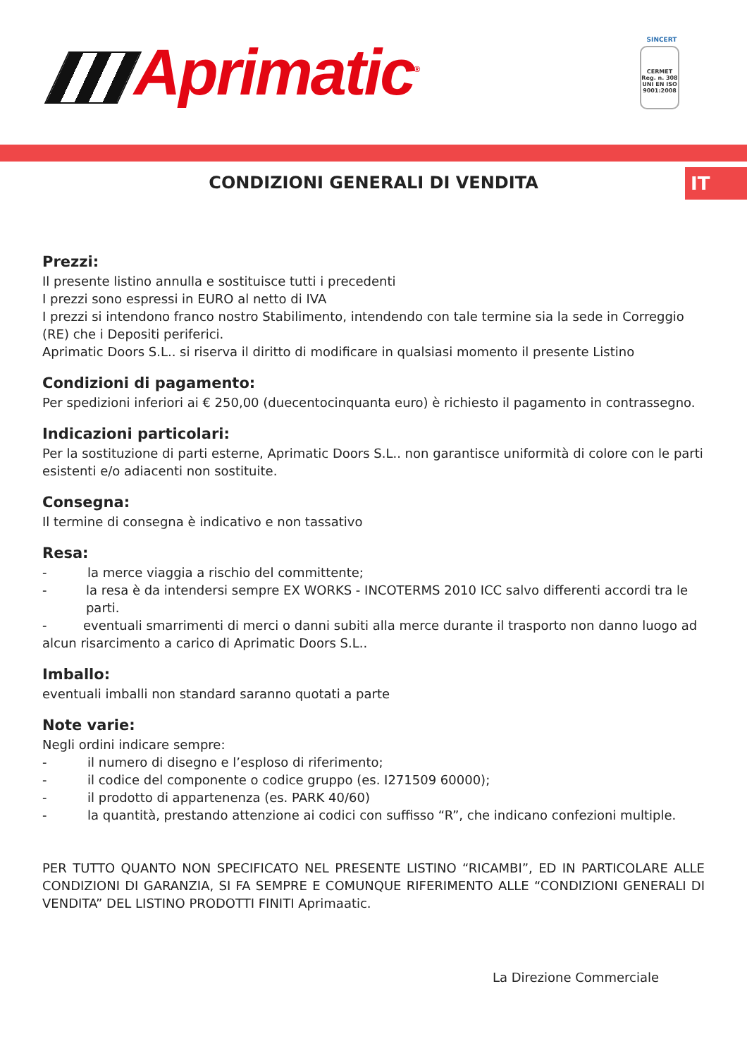Aprimatic<sup>®</sup>
SINCERT
CERMET
Reg. n. 308
UNI EN ISO 9001:2008
CONDIZIONI GENERALI DI VENDITA
IT
Prezzi:
Il presente listino annulla e sostituisce tutti i precedenti
I prezzi sono espressi in EURO al netto di IVA
I prezzi si intendono franco nostro Stabilimento, intendendo con tale termine sia la sede in Correggio (RE) che i Depositi periferici.
Aprimatic Doors S.L.. si riserva il diritto di modificare in qualsiasi momento il presente Listino
Condizioni di pagamento:
Per spedizioni inferiori ai € 250,00 (duecentocinquanta euro) è richiesto il pagamento in contrassegno.
Indicazioni particolari:
Per la sostituzione di parti esterne, Aprimatic Doors S.L.. non garantisce uniformità di colore con le parti esistenti e/o adiacenti non sostituite.
Consegna:
Il termine di consegna è indicativo e non tassativo
Resa:
- la merce viaggia a rischio del committente;
- la resa è da intendersi sempre EX WORKS - INCOTERMS 2010 ICC salvo differenti accordi tra le parti.
- eventuali smarrimenti di merci o danni subiti alla merce durante il trasporto non danno luogo ad alcun risarcimento a carico di Aprimatic Doors S.L..
Imballo:
eventuali imballi non standard saranno quotati a parte
Note varie:
Negli ordini indicare sempre:
- il numero di disegno e l’esploso di riferimento;
- il codice del componente o codice gruppo (es. I271509 60000);
- il prodotto di appartenenza (es. PARK 40/60)
- la quantità, prestando attenzione ai codici con suffisso “R”, che indicano confezioni multiple.
PER TUTTO QUANTO NON SPECIFICATO NEL PRESENTE LISTINO “RICAMBI”, ED IN PARTICOLARE ALLE CONDIZIONI DI GARANZIA, SI FA SEMPRE E COMUNQUE RIFERIMENTO ALLE “CONDIZIONI GENERALI DI VENDITA” DEL LISTINO PRODOTTI FINITI Aprimaatic.
La Direzione Commerciale